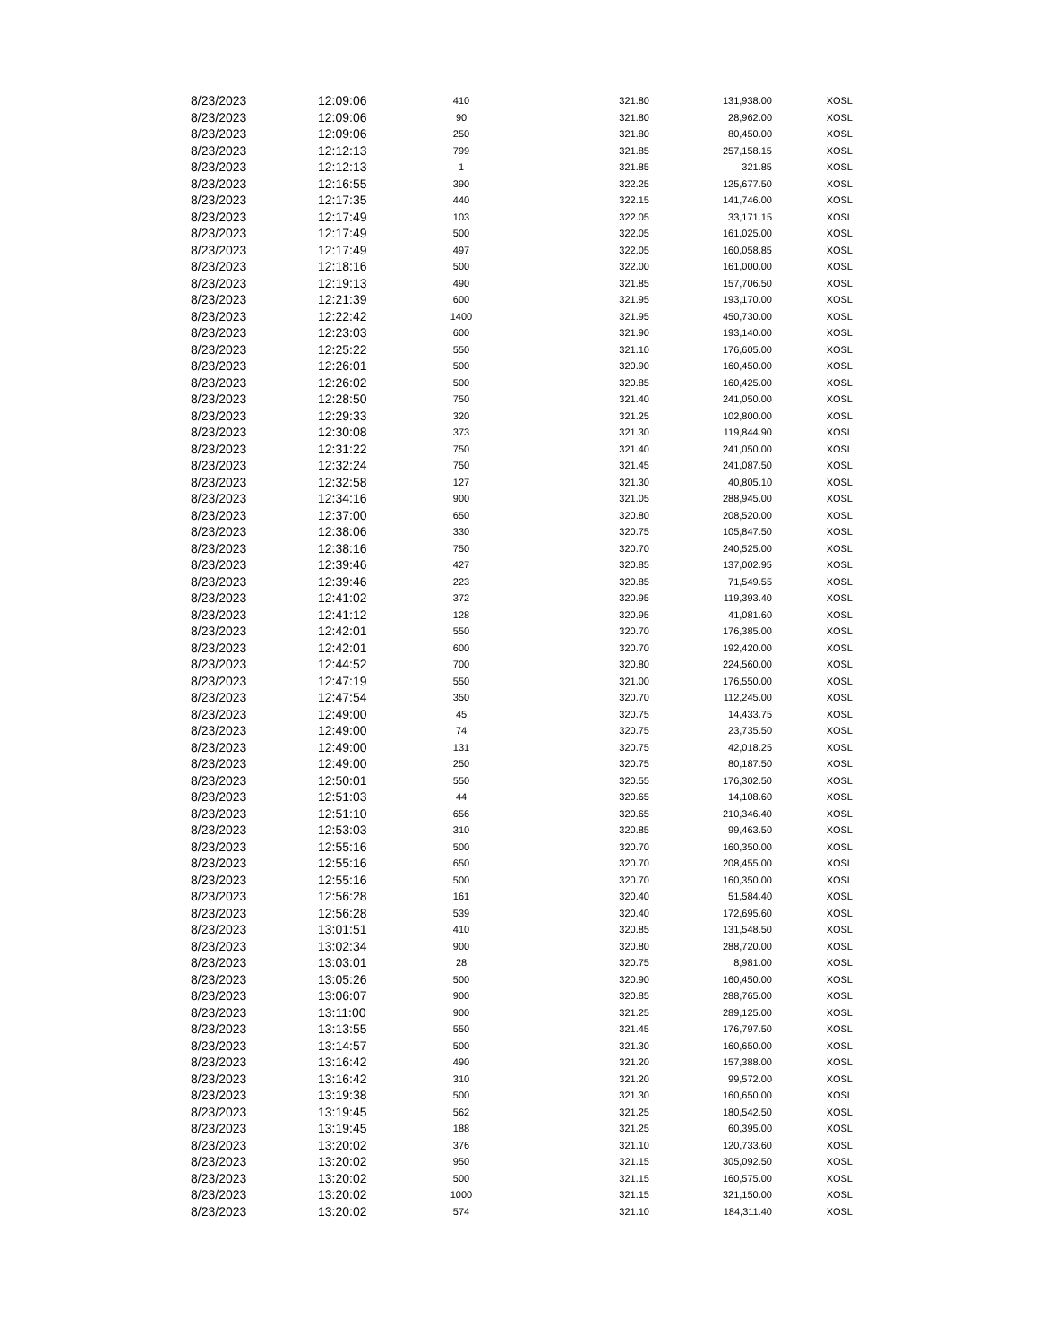| 8/23/2023 | 12:09:06 | 410 | 321.80 | 131,938.00 | XOSL |
| 8/23/2023 | 12:09:06 | 90 | 321.80 | 28,962.00 | XOSL |
| 8/23/2023 | 12:09:06 | 250 | 321.80 | 80,450.00 | XOSL |
| 8/23/2023 | 12:12:13 | 799 | 321.85 | 257,158.15 | XOSL |
| 8/23/2023 | 12:12:13 | 1 | 321.85 | 321.85 | XOSL |
| 8/23/2023 | 12:16:55 | 390 | 322.25 | 125,677.50 | XOSL |
| 8/23/2023 | 12:17:35 | 440 | 322.15 | 141,746.00 | XOSL |
| 8/23/2023 | 12:17:49 | 103 | 322.05 | 33,171.15 | XOSL |
| 8/23/2023 | 12:17:49 | 500 | 322.05 | 161,025.00 | XOSL |
| 8/23/2023 | 12:17:49 | 497 | 322.05 | 160,058.85 | XOSL |
| 8/23/2023 | 12:18:16 | 500 | 322.00 | 161,000.00 | XOSL |
| 8/23/2023 | 12:19:13 | 490 | 321.85 | 157,706.50 | XOSL |
| 8/23/2023 | 12:21:39 | 600 | 321.95 | 193,170.00 | XOSL |
| 8/23/2023 | 12:22:42 | 1400 | 321.95 | 450,730.00 | XOSL |
| 8/23/2023 | 12:23:03 | 600 | 321.90 | 193,140.00 | XOSL |
| 8/23/2023 | 12:25:22 | 550 | 321.10 | 176,605.00 | XOSL |
| 8/23/2023 | 12:26:01 | 500 | 320.90 | 160,450.00 | XOSL |
| 8/23/2023 | 12:26:02 | 500 | 320.85 | 160,425.00 | XOSL |
| 8/23/2023 | 12:28:50 | 750 | 321.40 | 241,050.00 | XOSL |
| 8/23/2023 | 12:29:33 | 320 | 321.25 | 102,800.00 | XOSL |
| 8/23/2023 | 12:30:08 | 373 | 321.30 | 119,844.90 | XOSL |
| 8/23/2023 | 12:31:22 | 750 | 321.40 | 241,050.00 | XOSL |
| 8/23/2023 | 12:32:24 | 750 | 321.45 | 241,087.50 | XOSL |
| 8/23/2023 | 12:32:58 | 127 | 321.30 | 40,805.10 | XOSL |
| 8/23/2023 | 12:34:16 | 900 | 321.05 | 288,945.00 | XOSL |
| 8/23/2023 | 12:37:00 | 650 | 320.80 | 208,520.00 | XOSL |
| 8/23/2023 | 12:38:06 | 330 | 320.75 | 105,847.50 | XOSL |
| 8/23/2023 | 12:38:16 | 750 | 320.70 | 240,525.00 | XOSL |
| 8/23/2023 | 12:39:46 | 427 | 320.85 | 137,002.95 | XOSL |
| 8/23/2023 | 12:39:46 | 223 | 320.85 | 71,549.55 | XOSL |
| 8/23/2023 | 12:41:02 | 372 | 320.95 | 119,393.40 | XOSL |
| 8/23/2023 | 12:41:12 | 128 | 320.95 | 41,081.60 | XOSL |
| 8/23/2023 | 12:42:01 | 550 | 320.70 | 176,385.00 | XOSL |
| 8/23/2023 | 12:42:01 | 600 | 320.70 | 192,420.00 | XOSL |
| 8/23/2023 | 12:44:52 | 700 | 320.80 | 224,560.00 | XOSL |
| 8/23/2023 | 12:47:19 | 550 | 321.00 | 176,550.00 | XOSL |
| 8/23/2023 | 12:47:54 | 350 | 320.70 | 112,245.00 | XOSL |
| 8/23/2023 | 12:49:00 | 45 | 320.75 | 14,433.75 | XOSL |
| 8/23/2023 | 12:49:00 | 74 | 320.75 | 23,735.50 | XOSL |
| 8/23/2023 | 12:49:00 | 131 | 320.75 | 42,018.25 | XOSL |
| 8/23/2023 | 12:49:00 | 250 | 320.75 | 80,187.50 | XOSL |
| 8/23/2023 | 12:50:01 | 550 | 320.55 | 176,302.50 | XOSL |
| 8/23/2023 | 12:51:03 | 44 | 320.65 | 14,108.60 | XOSL |
| 8/23/2023 | 12:51:10 | 656 | 320.65 | 210,346.40 | XOSL |
| 8/23/2023 | 12:53:03 | 310 | 320.85 | 99,463.50 | XOSL |
| 8/23/2023 | 12:55:16 | 500 | 320.70 | 160,350.00 | XOSL |
| 8/23/2023 | 12:55:16 | 650 | 320.70 | 208,455.00 | XOSL |
| 8/23/2023 | 12:55:16 | 500 | 320.70 | 160,350.00 | XOSL |
| 8/23/2023 | 12:56:28 | 161 | 320.40 | 51,584.40 | XOSL |
| 8/23/2023 | 12:56:28 | 539 | 320.40 | 172,695.60 | XOSL |
| 8/23/2023 | 13:01:51 | 410 | 320.85 | 131,548.50 | XOSL |
| 8/23/2023 | 13:02:34 | 900 | 320.80 | 288,720.00 | XOSL |
| 8/23/2023 | 13:03:01 | 28 | 320.75 | 8,981.00 | XOSL |
| 8/23/2023 | 13:05:26 | 500 | 320.90 | 160,450.00 | XOSL |
| 8/23/2023 | 13:06:07 | 900 | 320.85 | 288,765.00 | XOSL |
| 8/23/2023 | 13:11:00 | 900 | 321.25 | 289,125.00 | XOSL |
| 8/23/2023 | 13:13:55 | 550 | 321.45 | 176,797.50 | XOSL |
| 8/23/2023 | 13:14:57 | 500 | 321.30 | 160,650.00 | XOSL |
| 8/23/2023 | 13:16:42 | 490 | 321.20 | 157,388.00 | XOSL |
| 8/23/2023 | 13:16:42 | 310 | 321.20 | 99,572.00 | XOSL |
| 8/23/2023 | 13:19:38 | 500 | 321.30 | 160,650.00 | XOSL |
| 8/23/2023 | 13:19:45 | 562 | 321.25 | 180,542.50 | XOSL |
| 8/23/2023 | 13:19:45 | 188 | 321.25 | 60,395.00 | XOSL |
| 8/23/2023 | 13:20:02 | 376 | 321.10 | 120,733.60 | XOSL |
| 8/23/2023 | 13:20:02 | 950 | 321.15 | 305,092.50 | XOSL |
| 8/23/2023 | 13:20:02 | 500 | 321.15 | 160,575.00 | XOSL |
| 8/23/2023 | 13:20:02 | 1000 | 321.15 | 321,150.00 | XOSL |
| 8/23/2023 | 13:20:02 | 574 | 321.10 | 184,311.40 | XOSL |